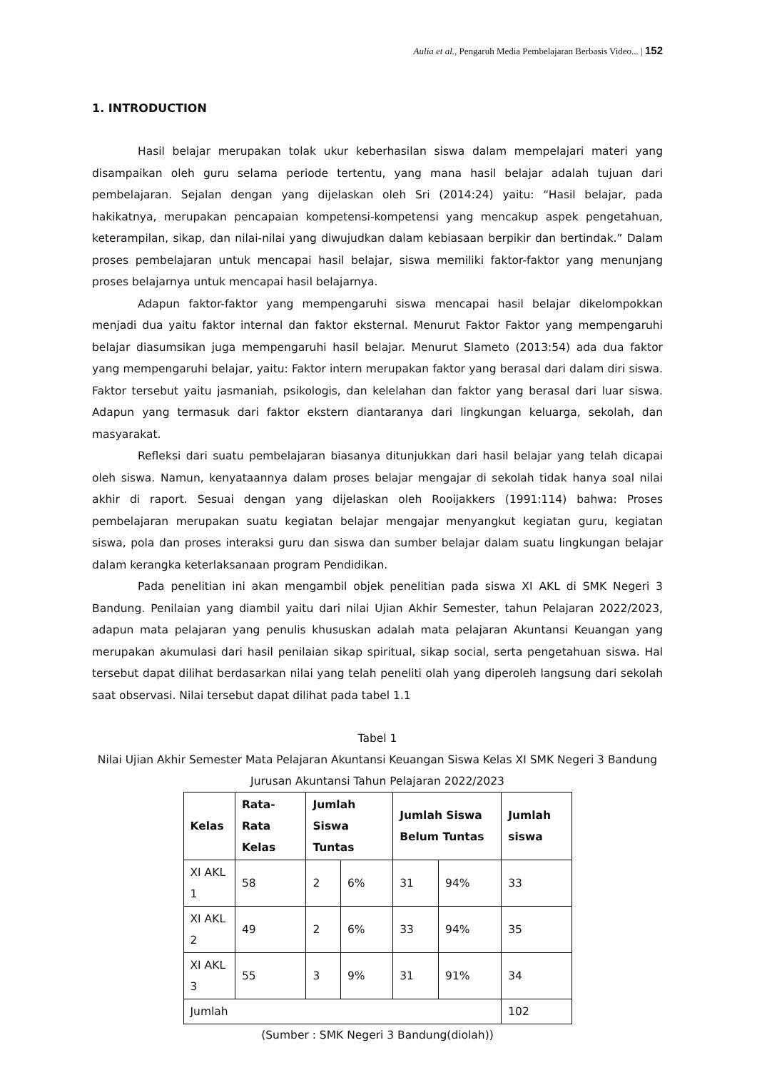Aulia et al., Pengaruh Media Pembelajaran Berbasis Video... | 152
1. INTRODUCTION
Hasil belajar merupakan tolak ukur keberhasilan siswa dalam mempelajari materi yang disampaikan oleh guru selama periode tertentu, yang mana hasil belajar adalah tujuan dari pembelajaran. Sejalan dengan yang dijelaskan oleh Sri (2014:24) yaitu: “Hasil belajar, pada hakikatnya, merupakan pencapaian kompetensi-kompetensi yang mencakup aspek pengetahuan, keterampilan, sikap, dan nilai-nilai yang diwujudkan dalam kebiasaan berpikir dan bertindak.” Dalam proses pembelajaran untuk mencapai hasil belajar, siswa memiliki faktor-faktor yang menunjang proses belajarnya untuk mencapai hasil belajarnya.
Adapun faktor-faktor yang mempengaruhi siswa mencapai hasil belajar dikelompokkan menjadi dua yaitu faktor internal dan faktor eksternal. Menurut Faktor Faktor yang mempengaruhi belajar diasumsikan juga mempengaruhi hasil belajar. Menurut Slameto (2013:54) ada dua faktor yang mempengaruhi belajar, yaitu: Faktor intern merupakan faktor yang berasal dari dalam diri siswa. Faktor tersebut yaitu jasmaniah, psikologis, dan kelelahan dan faktor yang berasal dari luar siswa. Adapun yang termasuk dari faktor ekstern diantaranya dari lingkungan keluarga, sekolah, dan masyarakat.
Refleksi dari suatu pembelajaran biasanya ditunjukkan dari hasil belajar yang telah dicapai oleh siswa. Namun, kenyataannya dalam proses belajar mengajar di sekolah tidak hanya soal nilai akhir di raport. Sesuai dengan yang dijelaskan oleh Rooijakkers (1991:114) bahwa: Proses pembelajaran merupakan suatu kegiatan belajar mengajar menyangkut kegiatan guru, kegiatan siswa, pola dan proses interaksi guru dan siswa dan sumber belajar dalam suatu lingkungan belajar dalam kerangka keterlaksanaan program Pendidikan.
Pada penelitian ini akan mengambil objek penelitian pada siswa XI AKL di SMK Negeri 3 Bandung. Penilaian yang diambil yaitu dari nilai Ujian Akhir Semester, tahun Pelajaran 2022/2023, adapun mata pelajaran yang penulis khususkan adalah mata pelajaran Akuntansi Keuangan yang merupakan akumulasi dari hasil penilaian sikap spiritual, sikap social, serta pengetahuan siswa. Hal tersebut dapat dilihat berdasarkan nilai yang telah peneliti olah yang diperoleh langsung dari sekolah saat observasi. Nilai tersebut dapat dilihat pada tabel 1.1
Tabel 1
Nilai Ujian Akhir Semester Mata Pelajaran Akuntansi Keuangan Siswa Kelas XI SMK Negeri 3 Bandung Jurusan Akuntansi Tahun Pelajaran 2022/2023
| Kelas | Rata-Rata Kelas | Jumlah Siswa Tuntas | | Jumlah Siswa Belum Tuntas | | Jumlah siswa |
| --- | --- | --- | --- | --- | --- | --- |
| XI AKL 1 | 58 | 2 | 6% | 31 | 94% | 33 |
| XI AKL 2 | 49 | 2 | 6% | 33 | 94% | 35 |
| XI AKL 3 | 55 | 3 | 9% | 31 | 91% | 34 |
| Jumlah | | | | | | 102 |
(Sumber : SMK Negeri 3 Bandung(diolah))